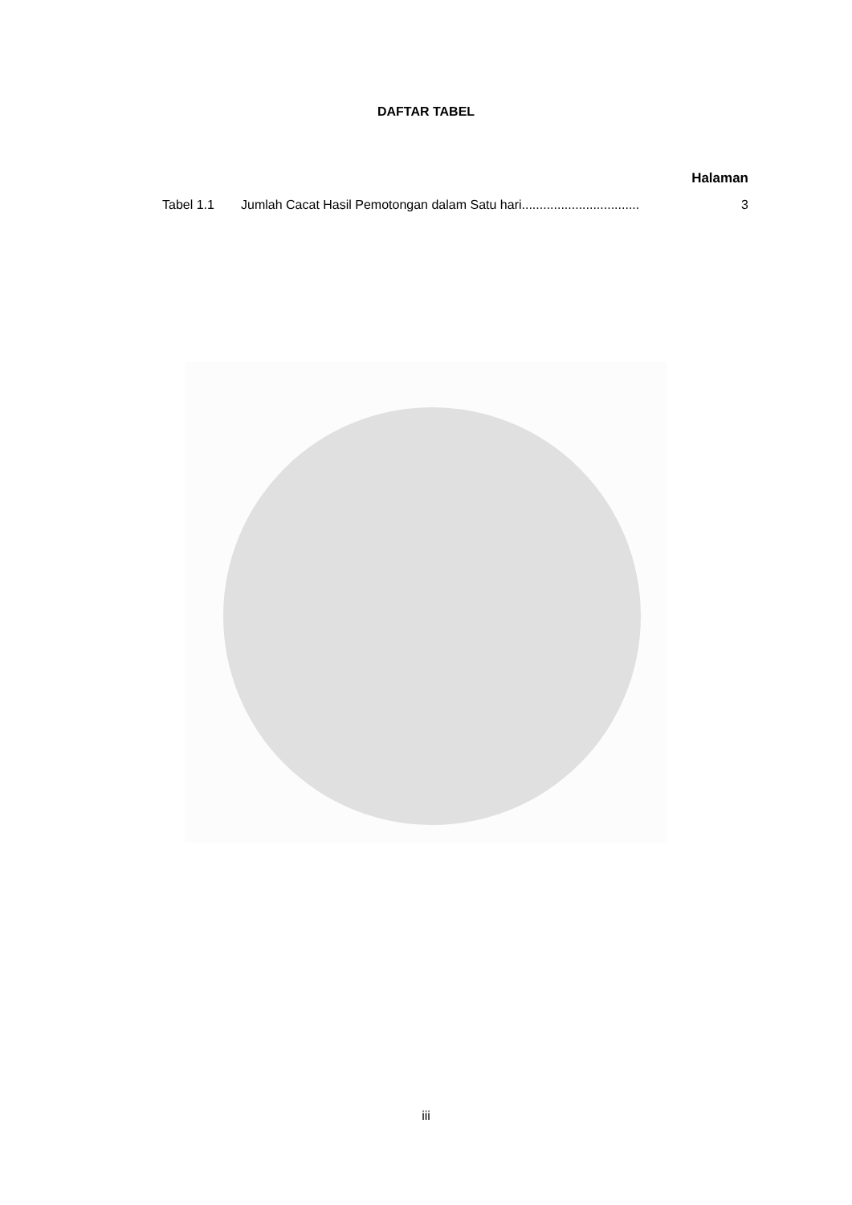DAFTAR TABEL
Halaman
Tabel 1.1 Jumlah Cacat Hasil Pemotongan dalam Satu hari................................. 3
iii